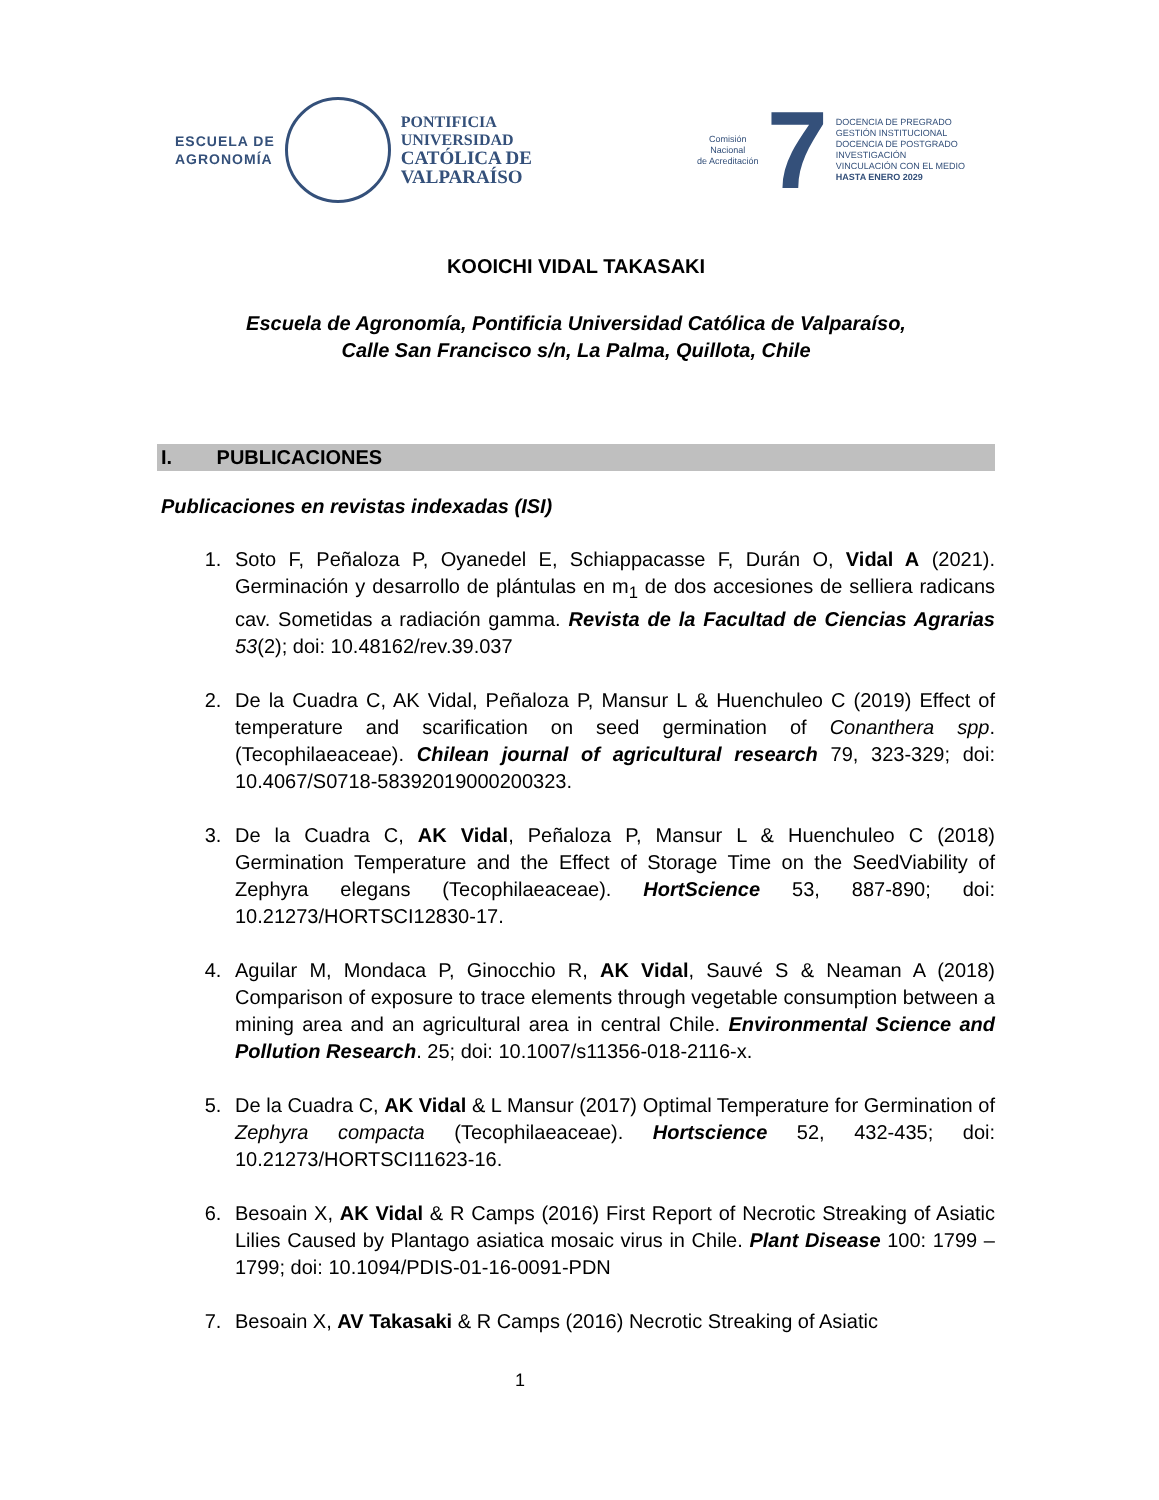ESCUELA DE
AGRONOMÍA
PONTIFICIA
UNIVERSIDAD
CATÓLICA DE
VALPARAÍSO
Comisión
Nacional
de Acreditación
7
DOCENCIA DE PREGRADO
GESTIÓN INSTITUCIONAL
DOCENCIA DE POSTGRADO
INVESTIGACIÓN
VINCULACIÓN CON EL MEDIO
HASTA ENERO 2029
KOOICHI VIDAL TAKASAKI
Escuela de Agronomía, Pontificia Universidad Católica de Valparaíso,
Calle San Francisco s/n, La Palma, Quillota, Chile
I. PUBLICACIONES
Publicaciones en revistas indexadas (ISI)
1. Soto F, Peñaloza P, Oyanedel E, Schiappacasse F, Durán O, Vidal A (2021). Germinación y desarrollo de plántulas en m<sub>1</sub> de dos accesiones de selliera radicans cav. Sometidas a radiación gamma. Revista de la Facultad de Ciencias Agrarias 53(2); doi: 10.48162/rev.39.037
2. De la Cuadra C, AK Vidal, Peñaloza P, Mansur L & Huenchuleo C (2019) Effect of temperature and scarification on seed germination of Conanthera spp. (Tecophilaeaceae). Chilean journal of agricultural research 79, 323-329; doi: 10.4067/S0718-58392019000200323.
3. De la Cuadra C, AK Vidal, Peñaloza P, Mansur L & Huenchuleo C (2018) Germination Temperature and the Effect of Storage Time on the SeedViability of Zephyra elegans (Tecophilaeaceae). HortScience 53, 887-890; doi: 10.21273/HORTSCI12830-17.
4. Aguilar M, Mondaca P, Ginocchio R, AK Vidal, Sauvé S & Neaman A (2018) Comparison of exposure to trace elements through vegetable consumption between a mining area and an agricultural area in central Chile. Environmental Science and Pollution Research. 25; doi: 10.1007/s11356-018-2116-x.
5. De la Cuadra C, AK Vidal & L Mansur (2017) Optimal Temperature for Germination of Zephyra compacta (Tecophilaeaceae). Hortscience 52, 432-435; doi: 10.21273/HORTSCI11623-16.
6. Besoain X, AK Vidal & R Camps (2016) First Report of Necrotic Streaking of Asiatic Lilies Caused by Plantago asiatica mosaic virus in Chile. Plant Disease 100: 1799 – 1799; doi: 10.1094/PDIS-01-16-0091-PDN
7. Besoain X, AV Takasaki & R Camps (2016) Necrotic Streaking of Asiatic
1